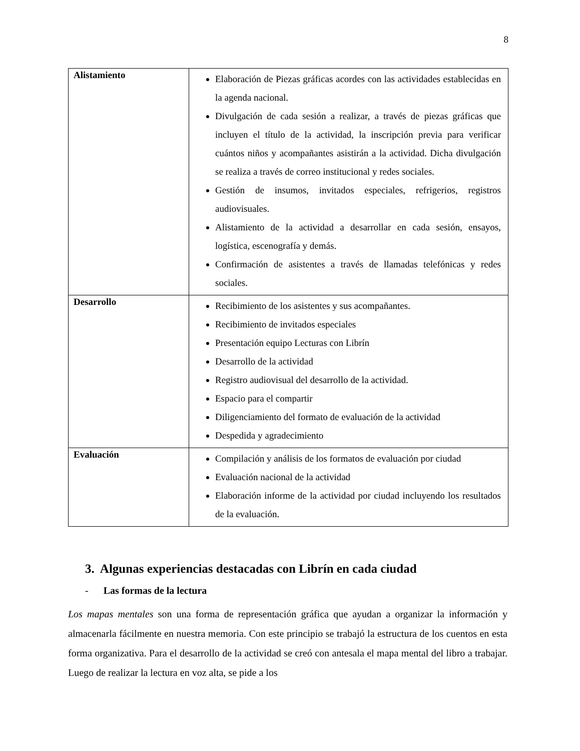8
| Alistamiento | Elaboración de Piezas gráficas acordes con las actividades establecidas en la agenda nacional. Divulgación de cada sesión a realizar, a través de piezas gráficas que incluyen el título de la actividad, la inscripción previa para verificar cuántos niños y acompañantes asistirán a la actividad. Dicha divulgación se realiza a través de correo institucional y redes sociales. Gestión de insumos, invitados especiales, refrigerios, registros audiovisuales. Alistamiento de la actividad a desarrollar en cada sesión, ensayos, logística, escenografía y demás. Confirmación de asistentes a través de llamadas telefónicas y redes sociales. |
| Desarrollo | Recibimiento de los asistentes y sus acompañantes. Recibimiento de invitados especiales Presentación equipo Lecturas con Librín Desarrollo de la actividad Registro audiovisual del desarrollo de la actividad. Espacio para el compartir Diligenciamiento del formato de evaluación de la actividad Despedida y agradecimiento |
| Evaluación | Compilación y análisis de los formatos de evaluación por ciudad Evaluación nacional de la actividad Elaboración informe de la actividad por ciudad incluyendo los resultados de la evaluación. |
3. Algunas experiencias destacadas con Librín en cada ciudad
- Las formas de la lectura
Los mapas mentales son una forma de representación gráfica que ayudan a organizar la información y almacenarla fácilmente en nuestra memoria. Con este principio se trabajó la estructura de los cuentos en esta forma organizativa. Para el desarrollo de la actividad se creó con antesala el mapa mental del libro a trabajar. Luego de realizar la lectura en voz alta, se pide a los